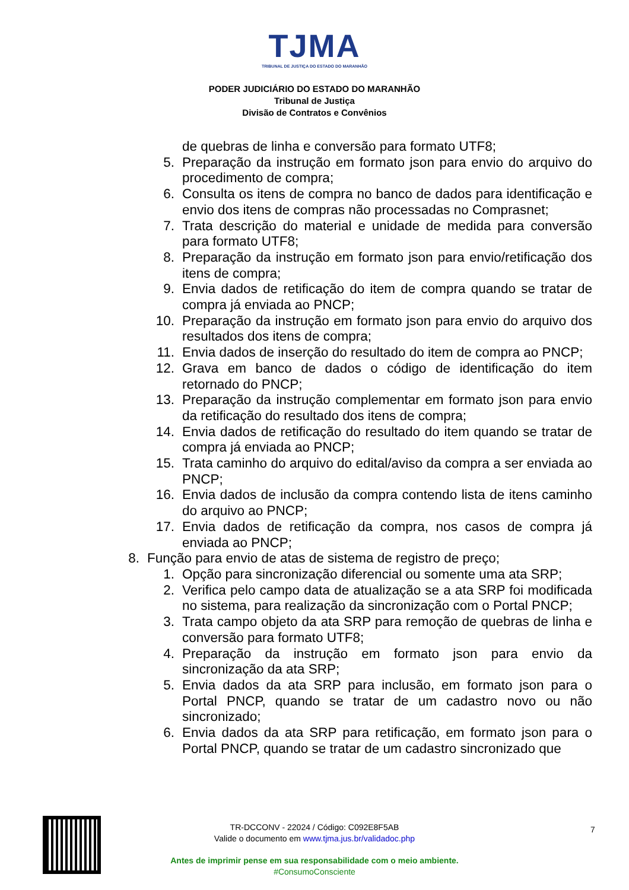TJMA
TRIBUNAL DE JUSTIÇA DO ESTADO DO MARANHÃO
PODER JUDICIÁRIO DO ESTADO DO MARANHÃO
Tribunal de Justiça
Divisão de Contratos e Convênios
de quebras de linha e conversão para formato UTF8;
5. Preparação da instrução em formato json para envio do arquivo do procedimento de compra;
6. Consulta os itens de compra no banco de dados para identificação e envio dos itens de compras não processadas no Comprasnet;
7. Trata descrição do material e unidade de medida para conversão para formato UTF8;
8. Preparação da instrução em formato json para envio/retificação dos itens de compra;
9. Envia dados de retificação do item de compra quando se tratar de compra já enviada ao PNCP;
10. Preparação da instrução em formato json para envio do arquivo dos resultados dos itens de compra;
11. Envia dados de inserção do resultado do item de compra ao PNCP;
12. Grava em banco de dados o código de identificação do item retornado do PNCP;
13. Preparação da instrução complementar em formato json para envio da retificação do resultado dos itens de compra;
14. Envia dados de retificação do resultado do item quando se tratar de compra já enviada ao PNCP;
15. Trata caminho do arquivo do edital/aviso da compra a ser enviada ao PNCP;
16. Envia dados de inclusão da compra contendo lista de itens caminho do arquivo ao PNCP;
17. Envia dados de retificação da compra, nos casos de compra já enviada ao PNCP;
8. Função para envio de atas de sistema de registro de preço;
1. Opção para sincronização diferencial ou somente uma ata SRP;
2. Verifica pelo campo data de atualização se a ata SRP foi modificada no sistema, para realização da sincronização com o Portal PNCP;
3. Trata campo objeto da ata SRP para remoção de quebras de linha e conversão para formato UTF8;
4. Preparação da instrução em formato json para envio da sincronização da ata SRP;
5. Envia dados da ata SRP para inclusão, em formato json para o Portal PNCP, quando se tratar de um cadastro novo ou não sincronizado;
6. Envia dados da ata SRP para retificação, em formato json para o Portal PNCP, quando se tratar de um cadastro sincronizado que
7
TR-DCCONV - 22024 / Código: C092E8F5AB
Valide o documento em www.tjma.jus.br/validadoc.php
Antes de imprimir pense em sua responsabilidade com o meio ambiente.
#ConsumoConsciente